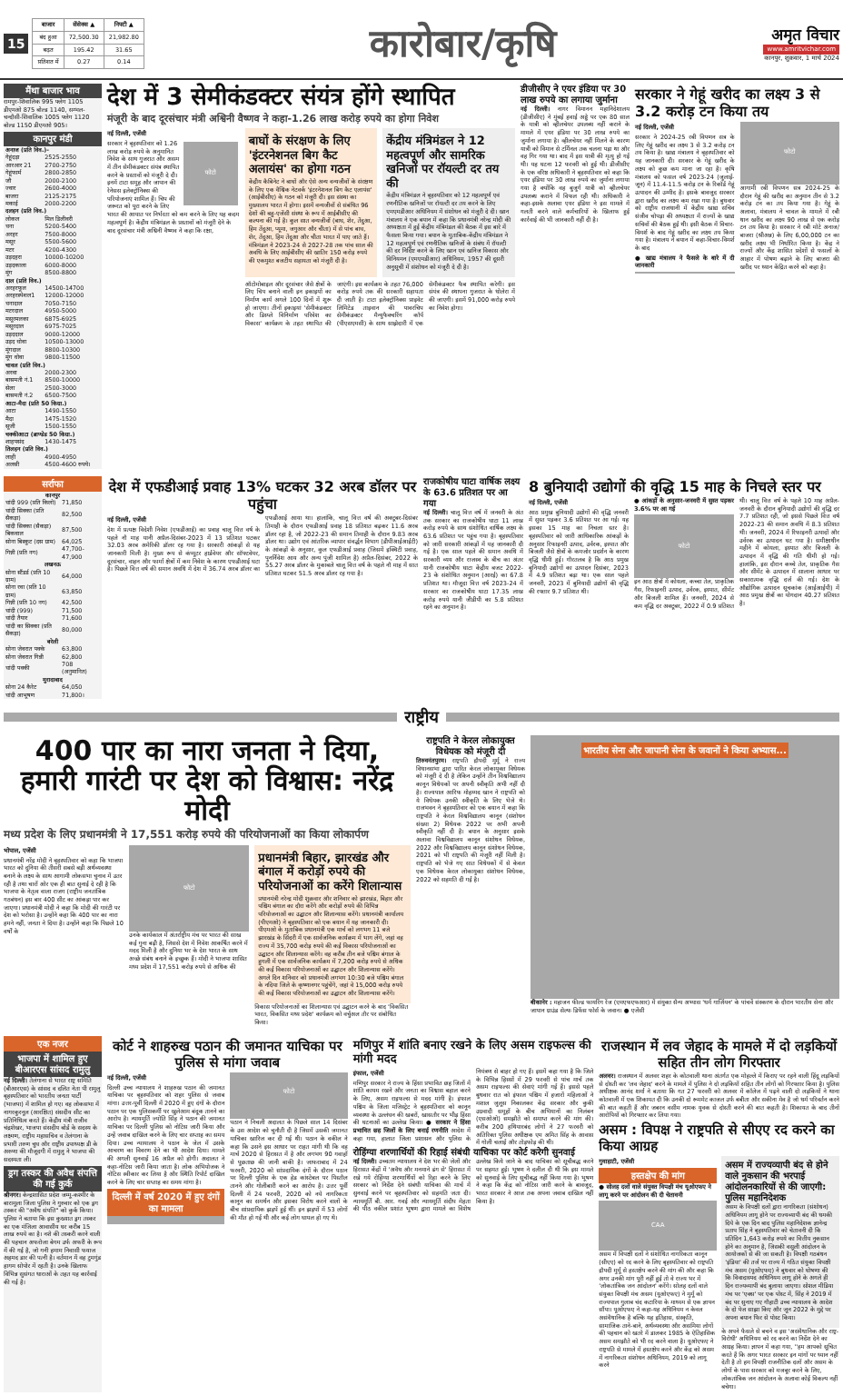15
| बाजार | सेंसेक्स ▲ | निफ्टी ▲ |
| --- | --- | --- |
| बंद हुआ | 72,500.30 | 21,982.80 |
| बढ़त | 195.42 | 31.65 |
| प्रतिशत में | 0.27 | 0.14 |
कारोबार/कृषि
अमृत विचार
www.amritvichar.com
कानपुर, शुक्रवार, 1 मार्च 2024
मैंथा बाजार भाव
रामपुर-शिवालिक 995 फ्लेग 1105 डीएमओ 875 बोल्ड 1140, सम्भल-चन्दौसी-शिवालिक 1005 फ्लेग 1120 बोल्ड 1150 डीएमओ 905।
कानपुर मंडी
| अनाज (प्रति विव.)- | |
| गेहूंदड़ा | 2525-2550 |
| आरआर 21 | 2700-2750 |
| गेहूंफार्म | 2800-2850 |
| जौ | 2000-2100 |
| ज्वार | 2600-4000 |
| बाजरा | 2125-2175 |
| मकाई | 2000-2200 |
| दलहन (प्रति विव.) | |
| लोकल | मिल डिलीवरी |
| चना | 5200-5400 |
| अरहर | 7500-8000 |
| मसूर | 5500-5600 |
| मटर | 4200-4300 |
| उड़दहरा | 10000-10200 |
| उड़दकाला | 6000-8000 |
| मूंग | 8500-8800 |
| दाल (प्रति विव.) | |
| अरहरफूल | 14500-14700 |
| अरहरस्पेशल1 | 12000-12000 |
| चनादाल | 7050-7150 |
| मटरदाल | 4950-5000 |
| मसूरमलका | 6875-6925 |
| मसूरदाल | 6975-7025 |
| उड़ददाल | 9000-12000 |
| उड़द धोवा | 10500-13000 |
| मूंगदाल | 8800-10300 |
| मूंग धोवा | 9800-11500 |
| चावल (प्रति विव.) | |
| अरवा | 2000-2300 |
| बासमती नं.1 | 8500-10000 |
| सेला | 2500-3000 |
| बासमती नं.2 | 6500-7500 |
| आटा-मैदा (प्रति 50 किग्रा.) | |
| आटा | 1490-1550 |
| मैदा | 1475-1520 |
| सूजी | 1500-1550 |
| चक्कीआटा (ब्राण्डेड 50 किग्रा.) | |
| शाहपसंद | 1430-1475 |
| तिलहन (प्रति विव.) | |
| लाही | 4900-4950 |
| अलसी | 4500-4600 रुपये। |
देश में 3 सेमीकंडक्टर संयंत्र होंगे स्थापित
मंजूरी के बाद दूरसंचार मंत्री अश्विनी वैष्णव ने कहा-1.26 लाख करोड़ रुपये का होगा निवेश
नई दिल्ली, एजेंसी
फोटो
सरकार ने बृहस्पतिवार को 1.26 लाख करोड़ रुपये के अनुमानित निवेश के साथ गुजरात और असम में तीन सेमीकंडक्टर संयंत्र स्थापित करने के प्रस्तावों को मंजूरी दे दी। इनमें टाटा समूह और जापान की रेनेसस इलेक्ट्रॉनिक्स की परियोजनाएं शामिल हैं। चिप की जरूरत को पूरा करने के लिए भारत की आयात पर निर्भरता को कम करने के लिए यह कदम महत्वपूर्ण है। केंद्रीय मंत्रिमंडल के प्रस्तावों को मंजूरी देने के बाद दूरसंचार मंत्री अश्विनी वैष्णव ने कहा कि रक्षा,
बाघों के संरक्षण के लिए 'इंटरनेशनल बिग कैट अलायंस' का होगा गठन
केंद्रीय कैबिनेट ने बाघों और ऐसे अन्य वन्यजीवों के संरक्षण के लिए एक वैश्विक नेटवर्क 'इंटरनेशनल बिग कैट एलायंस' (आईबीसीए) के गठन को मंजूरी दी। इस संस्था का मुख्यालय भारत में होगा। इसमें वन्यजीवों से संबंधित 96 देशों की बहु-एजेंसी संस्था के रूप में आईबीसीए की कल्पना की गई है। कुल सात वन्यजीवों (बाघ, शेर, तेंदुआ, हिम तेंदुआ, प्यूमा, जगुआर और चीता) में से पांच बाघ, शेर, तेंदुआ, हिम तेंदुआ और चीता भारत में पाए जाते हैं। मंत्रिमंडल ने 2023-24 से 2027-28 तक पांच साल की अवधि के लिए आईबीसीए की खातिर 150 करोड़ रुपये की एकमुश्त बजटीय सहायता को मंजूरी दी है।
केंद्रीय मंत्रिमंडल ने 12 महत्वपूर्ण और सामरिक खनिजों पर रॉयल्टी दर तय की
केंद्रीय मंत्रिमंडल ने बृहस्पतिवार को 12 महत्वपूर्ण एवं रणनीतिक खनिजों पर रॉयल्टी दर तय करने के लिए एमएमडीआर अधिनियम में संशोधन को मंजूरी दे दी। खान मंत्रालय ने एक बयान में कहा कि प्रधानमंत्री नरेन्द्र मोदी की अध्यक्षता में हुई केंद्रीय मंत्रिमंडल की बैठक में इस बारे में फैसला किया गया। बयान के मुताबिक-केंद्रीय मंत्रिमंडल ने 12 महत्वपूर्ण एवं रणनीतिक खनिजों के संबंध में रॉयल्टी की दर निर्दिष्ट करने के लिए खान एवं खनिज विकास और विनियमन (एमएमडीआर) अधिनियम, 1957 की दूसरी अनुसूची में संशोधन को मंजूरी दे दी है।
ऑटोमोबाइल और दूरसंचार जैसे क्षेत्रों के लिए चिप बनाने वाली इन इकाइयों का निर्माण कार्य अगले 100 दिनों में शुरू हो जाएगा। तीनों इकाइयां 'सेमीकंडक्टर और डिस्प्ले विनिर्माण परिवेश का विकास' कार्यक्रम के तहत स्थापित की जाएंगी। इस कार्यक्रम के तहत 76,000 करोड़ रुपये तक की सरकारी सहायता दी जाती है। टाटा इलेक्ट्रॉनिक्स प्राइवेट लिमिटेड ताइवान की पावरचिप सेमीकंडक्टर मैन्युफैक्चरिंग कॉर्प (पीएसएमसी) के साथ साझेदारी में एक सेमीकंडक्टर फैब स्थापित करेगी। इस संयंत्र की स्थापना गुजरात के धोलेरा में की जाएगी। इसमें 91,000 करोड़ रुपये का निवेश होगा।
डीजीसीए ने एयर इंडिया पर 30 लाख रुपये का लगाया जुर्माना
नई दिल्ली। नागर विमानन महानिदेशालय (डीजीसीए) ने मुंबई हवाई अड्डे पर एक 80 साल के यात्री को व्हीलचेयर उपलब्ध नहीं कराने के मामले में एयर इंडिया पर 30 लाख रुपये का जुर्माना लगाया है। व्हीलचेयर नहीं मिलने के कारण यात्री को विमान से टर्मिनल तक चलना पड़ा था और वह गिर गया था। बाद में इस यात्री की मृत्यु हो गई थी। यह घटना 12 फरवरी को हुई थी। डीजीसीए के एक वरिष्ठ अधिकारी ने बृहस्पतिवार को कहा कि एयर इंडिया पर 30 लाख रुपये का जुर्माना लगाया गया है क्योंकि वह बुजुर्ग यात्री को व्हीलचेयर उपलब्ध कराने में विफल रही थी। अधिकारी ने कहा-इसके अलावा एयर इंडिया ने इस मामले में गलती करने वाले कर्मचारियों के खिलाफ हुई कार्रवाई की भी जानकारी नहीं दी है।
सरकार ने गेहूं खरीद का लक्ष्य 3 से 3.2 करोड़ टन किया तय
नई दिल्ली, एजेंसी
सरकार ने 2024-25 रबी विपणन सत्र के लिए गेहूं खरीद का लक्ष्य 3 से 3.2 करोड़ टन तय किया है। खाद्य मंत्रालय ने बृहस्पतिवार को यह जानकारी दी। सरकार के गेहूं खरीद के लक्ष्य को कुछ कम माना जा रहा है। कृषि मंत्रालय को फसल वर्ष 2023-24 (जुलाई-जून) में 11.4-11.5 करोड़ टन के रिकॉर्ड गेहूं उत्पादन की उम्मीद है। इसके बावजूद सरकार द्वारा खरीद का लक्ष्य कम रखा गया है। बुधवार को राष्ट्रीय राजधानी में केंद्रीय खाद्य सचिव संजीव चोपड़ा की अध्यक्षता में राज्यों के खाद्य सचिवों की बैठक हुई थी। इसी बैठक में विचार-विमर्श के बाद गेहूं खरीद का लक्ष्य तय किया गया है। मंत्रालय ने बयान में कहा-विचार-विमर्श के बाद
● खाद्य मंत्रालय ने फैसले के बारे में दी जानकारी
फोटो
आगामी रबी विपणन सत्र 2024-25 के दौरान गेहूं की खरीद का अनुमान तीन से 3.2 करोड़ टन का तय किया गया है। गेहूं के अलावा, मंत्रालय ने चावल के मामले में रबी धान खरीद का लक्ष्य 90 लाख से एक करोड़ टन तय किया है। सरकार ने रबी मोटे अनाज/बाजरा (श्रीअन्न) के लिए 6,00,000 टन का खरीद लक्ष्य भी निर्धारित किया है। केंद्र ने राज्यों और केंद्र शासित प्रदेशों से फसलों के आहार में पोषण बढ़ाने के लिए बाजरा की खरीद पर ध्यान केंद्रित करने को कहा है।
सर्राफा
| कानपुर | |
| चांदी 999 (प्रति किलो) | 71,850 |
| चांदी सिक्का (प्रति सैकड़ा) | 82,500 |
| चांदी सिक्का (सैकड़ा) बिकवाल | 87,500 |
| सोना बिस्कुट (दस ग्राम) | 64,025 |
| गिन्नी (प्रति नग) | 47,700-47,900 |
| लखनऊ | |
| सोना स्टैंडर्ड (प्रति 10 ग्राम) | 64,000 |
| सोना रवा (प्रति 10 ग्राम) | 63,850 |
| गिन्नी (प्रति 10 नग) | 42,500 |
| चांदी (999) | 71,500 |
| चांदी तैयार | 71,600 |
| चांदी का सिक्का (प्रति सैकड़ा) | 80,000 |
| बरेली | |
| सोना जेवरात पक्के | 63,800 |
| सोना जेवरात गिन्नी | 62,800 |
| चांदी पक्की | 708 (अनुमानित) |
| मुरादाबाद | |
| सोना 24 कैरेट | 64,050 |
| चांदी आभूषण | 71,800। |
देश में एफडीआई प्रवाह 13% घटकर 32 अरब डॉलर पर पहुंचा
नई दिल्ली, एजेंसी
देश में प्रत्यक्ष विदेशी निवेश (एफडीआई) का प्रवाह चालू वित्त वर्ष के पहले नौ माह यानी अप्रैल-दिसंबर-2023 में 13 प्रतिशत घटकर 32.03 अरब अमेरिकी डॉलर रह गया है। सरकारी आंकड़ों से यह जानकारी मिली है। मुख्य रूप से कंप्यूटर हार्डवेयर और सॉफ्टवेयर, दूरसंचार, वाहन और फार्मा क्षेत्रों में कम निवेश के कारण एफडीआई घटा है। पिछले वित्त वर्ष की समान अवधि में देश में 36.74 अरब डॉलर का एफडीआई आया था। हालांकि, चालू वित्त वर्ष की अक्टूबर-दिसंबर तिमाही के दौरान एफडीआई प्रवाह 18 प्रतिशत बढ़कर 11.6 अरब डॉलर रहा है, जो 2022-23 की समान तिमाही के दौरान 9.83 अरब डॉलर था। उद्योग एवं आंतरिक व्यापार संवर्द्धन विभाग (डीपीआईआईटी) के आंकड़ों के अनुसार, कुल एफडीआई प्रवाह (जिसमें इक्विटी प्रवाह, पुनर्निवेश आय और अन्य पूंजी शामिल है) अप्रैल-दिसंबर, 2022 के 55.27 अरब डॉलर के मुकाबले चालू वित्त वर्ष के पहले नौ माह में सात प्रतिशत घटकर 51.5 अरब डॉलर रह गया है।
राजकोषीय घाटा वार्षिक लक्ष्य के 63.6 प्रतिशत पर आ गया
नई दिल्ली। चालू वित्त वर्ष में जनवरी के अंत तक सरकार का राजकोषीय घाटा 11 लाख करोड़ रुपये के साथ संशोधित वार्षिक लक्ष्य के 63.6 प्रतिशत पर पहुंच गया है। बृहस्पतिवार को जारी सरकारी आंकड़ों में यह जानकारी दी गई है। एक साल पहले की समान अवधि में सरकारी व्यय और राजस्व के बीच का अंतर यानी राजकोषीय घाटा केंद्रीय बजट 2022-23 के संशोधित अनुमान (आरई) का 67.8 प्रतिशत था। मौजूदा वित्त वर्ष 2023-24 में सरकार का राजकोषीय घाटा 17.35 लाख करोड़ रुपये यानी जीडीपी का 5.8 प्रतिशत रहने का अनुमान है।
8 बुनियादी उद्योगों की वृद्धि 15 माह के निचले स्तर पर
नई दिल्ली, एजेंसी
आठ प्रमुख बुनियादी उद्योगों की वृद्धि जनवरी में सुस्त पड़कर 3.6 प्रतिशत पर आ गई। यह इसका 15 माह का निचला स्तर है। बृहस्पतिवार को जारी आधिकारिक आंकड़ों के अनुसार रिफाइनरी उत्पाद, उर्वरक, इस्पात और बिजली जैसे क्षेत्रों के कमजोर प्रदर्शन के कारण वृद्धि धीमी हुई। गौरतलब है कि आठ प्रमुख बुनियादी उद्योगों का उत्पादन दिसंबर, 2023 में 4.9 प्रतिशत बढ़ा था। एक साल पहले जनवरी, 2023 में बुनियादी उद्योगों की वृद्धि की रफ्तार 9.7 प्रतिशत थी।
● आंकड़ों के अनुसार-जनवरी में सुस्त पड़कर 3.6% पर आ गई
फोटो
इन आठ क्षेत्रों में कोयला, कच्चा तेल, प्राकृतिक गैस, रिफाइनरी उत्पाद, उर्वरक, इस्पात, सीमेंट और बिजली शामिल हैं। जनवरी, 2024 से कम वृद्धि दर अक्टूबर, 2022 में 0.9 प्रतिशत थी। चालू वित्त वर्ष के पहले 10 माह अप्रैल-जनवरी के दौरान बुनियादी उद्योगों की वृद्धि दर 7.7 प्रतिशत रही, जो इससे पिछले वित्त वर्ष 2022-23 की समान अवधि में 8.3 प्रतिशत थी। जनवरी, 2024 में रिफाइनरी उत्पादों और उर्वरक का उत्पादन घट गया है। समीक्षाधीन महीने में कोयला, इस्पात और बिजली के उत्पादन में वृद्धि की गति धीमी हो गई। हालांकि, इस दौरान कच्चे तेल, प्राकृतिक गैस और सीमेंट के उत्पादन में सालाना आधार पर सकारात्मक वृद्धि दर्ज की गई। देश के औद्योगिक उत्पादन सूचकांक (आईआईपी) में आठ प्रमुख क्षेत्रों का योगदान 40.27 प्रतिशत है।
राष्ट्रीय
400 पार का नारा जनता ने दिया, हमारी गारंटी पर देश को विश्वास: नरेंद्र मोदी
मध्य प्रदेश के लिए प्रधानमंत्री ने 17,551 करोड़ रुपये की परियोजनाओं का किया लोकार्पण
भोपाल, एजेंसी
प्रधानमंत्री नरेंद्र मोदी ने बृहस्पतिवार को कहा कि भाजपा भारत को दुनिया की तीसरी सबसे बड़ी अर्थव्यवस्था बनाने के लक्ष्य के साथ आगामी लोकसभा चुनाव में उतर रही है तथा चारों ओर एक ही बात सुनाई दे रही है कि भाजपा के नेतृत्व वाला राजग (राष्ट्रीय जनतांत्रिक गठबंधन) इस बार 400 सीट का आंकड़ा पार कर जाएगा। प्रधानमंत्री मोदी ने कहा कि मोदी की गारंटी पर देश को भरोसा है। उन्होंने कहा कि 400 पार का नारा हमने नहीं, जनता ने दिया है। उन्होंने कहा कि पिछले 10 वर्षों के
फोटो
उनके कार्यकाल में अंतर्राष्ट्रीय मंच पर भारत की साख कई गुना बढ़ी है, जिससे देश में निवेश आकर्षित करने में मदद मिली है और दुनिया भर के देश भारत के साथ अच्छे संबंध बनाने के इच्छुक हैं। मोदी ने भाजपा शासित मध्य प्रदेश में 17,551 करोड़ रुपये से अधिक की
प्रधानमंत्री बिहार, झारखंड और बंगाल में करोड़ों रुपये की परियोजनाओं का करेंगे शिलान्यास
प्रधानमंत्री नरेन्द्र मोदी शुक्रवार और शनिवार को झारखंड, बिहार और पश्चिम बंगाल का दौरा करेंगे और करोड़ों रुपये की विभिन्न परियोजनाओं का उद्घाटन और शिलान्यास करेंगे। प्रधानमंत्री कार्यालय (पीएमओ) ने बृहस्पतिवार को एक बयान में यह जानकारी दी। पीएमओ के मुताबिक प्रधानमंत्री एक मार्च को लगभग 11 बजे झारखंड के सिंदरी में एक सार्वजनिक कार्यक्रम में भाग लेंगे, जहां वह राज्य में 35,700 करोड़ रुपये की कई विकास परियोजनाओं का उद्घाटन और शिलान्यास करेंगे। वह करीब तीन बजे पश्चिम बंगाल के हुगली में एक सार्वजनिक कार्यक्रम में 7,200 करोड़ रुपये से अधिक की कई विकास परियोजनाओं का उद्घाटन और शिलान्यास करेंगे। अगले दिन शनिवार को प्रधानमंत्री लगभग 10:30 बजे पश्चिम बंगाल के नदिया जिले के कृष्णानगर पहुंचेंगे, जहां वे 15,000 करोड़ रुपये की कई विकास परियोजनाओं का उद्घाटन और शिलान्यास करेंगे।
विकास परियोजनाओं का शिलान्यास एवं उद्घाटन करने के बाद 'विकसित भारत, विकसित मध्य प्रदेश' कार्यक्रम को वर्चुअल तौर पर संबोधित किया।
राष्ट्रपति ने केरल लोकायुक्त विधेयक को मंजूरी दी
तिरुवनंतपुरम। राष्ट्रपति द्रौपदी मुर्मू ने राज्य विधानसभा द्वारा पारित केरल लोकायुक्त विधेयक को मंजूरी दे दी है लेकिन उन्होंने तीन विश्वविद्यालय कानून विधेयकों पर अपनी स्वीकृति अभी नहीं दी है। राज्यपाल आरिफ मोहम्मद खान ने राष्ट्रपति को ये विधेयक उनकी स्वीकृति के लिए भेजे थे। राजभवन ने बृहस्पतिवार को एक बयान में कहा कि राष्ट्रपति ने केरल विश्वविद्यालय कानून (संशोधन संख्या 2) विधेयक 2022 पर अभी अपनी स्वीकृति नहीं दी है। बयान के अनुसार इसके अलावा विश्वविद्यालय कानून संशोधन विधेयक, 2022 और विश्वविद्यालय कानून संशोधन विधेयक, 2021 को भी राष्ट्रपति की मंजूरी नहीं मिली है। राष्ट्रपति को भेजे गए सात विधेयकों में से केवल एक विधेयक केरल लोकायुक्त संशोधन विधेयक, 2022 को सहमति दी गई है।
भारतीय सेना और जापानी सेना के जवानों ने किया अभ्यास...
बीकानेर : महाजन फील्ड फायरिंग रेंज (एमएफएफआर) में संयुक्त सैन्य अभ्यास 'धर्म गार्जियन' के पांचवें संस्करण के दौरान भारतीय सेना और जापान ग्राउंड सेल्फ डिफेंस फोर्स के जवान। ● एजेंसी
एक नजर
भाजपा में शामिल हुए बीआरएस सांसद रामुलु
नई दिल्ली। तेलंगाना से भारत राष्ट्र समिति (बीआरएस) के सांसद व दलित नेता पी रामुलु बृहस्पतिवार को भारतीय जनता पार्टी (भाजपा) में शामिल हो गए। वह लोकसभा में नागरकुरनूल (आरक्षित) संसदीय सीट का प्रतिनिधित्व करते हैं। केंद्रीय मंत्री राजीव चंद्रशेखर, भाजपा संसदीय बोर्ड के सदस्य के लक्ष्मण, राष्ट्रीय महासचिव व तेलंगाना के प्रभारी तरुण चुघ और राष्ट्रीय उपाध्यक्ष डी के अरुणा की मौजूदगी में रामुलु ने भाजपा की सदस्यता ली।
ड्रग तस्कर की अवैध संपत्ति की गई कुर्क
श्रीनगर। केन्द्रशासित प्रदेश जम्मू-कश्मीर के बारामूला जिला पुलिस ने गुरुवार को एक ड्रग तस्कर की "अवैध संपत्ति" को कुर्क किया। पुलिस ने बताया कि इस कुख्यात ड्रग तस्कर का एक मंजिला आवासीय घर करीब 15 लाख रुपये का है। नशे की तस्करी करने वाली की पहचान अफरोजा बेगम उर्फ अफरी के रूप में की गई है, जो गनी हमाम निवासी फयाज अहमद डार की पत्नी है। वर्तमान में वह टुमगुंड हागम सोपोर में रहती है। उनके खिलाफ विभिन्न सुसंगत धाराओं के तहत यह कार्रवाई की गई है।
कोर्ट ने शाहरुख पठान की जमानत याचिका पर पुलिस से मांगा जवाब
नई दिल्ली, एजेंसी
दिल्ली उच्च न्यायालय ने शाहरुख पठान की जमानत याचिका पर बृहस्पतिवार को शहर पुलिस से जवाब मांगा। उत्तर-पूर्वी दिल्ली में 2020 में हुए दंगों के दौरान पठान पर एक पुलिसकर्मी पर खुलेआम बंदूक तानने का आरोप है। न्यायमूर्ति ज्योति सिंह ने पठान की जमानत याचिका पर दिल्ली पुलिस को नोटिस जारी किया और उन्हें जवाब दाखिल करने के लिए चार सप्ताह का समय दिया। उच्च न्यायालय ने पठान के जेल में उसके आचरण का विवरण देने का भी आदेश दिया। मामले की अगली सुनवाई 16 अप्रैल को होगी। अदालत ने कहा-नोटिस जारी किया जाता है। लोक अभियोजक ने नोटिस स्वीकार कर लिया है और स्थिति रिपोर्ट दाखिल करने के लिए चार सप्ताह का समय मांगा है।
दिल्ली में वर्ष 2020 में हुए दंगों का मामला
फोटो
पठान ने निचली अदालत के पिछले साल 14 दिसंबर के उस आदेश को चुनौती दी है जिसमें उसकी जमानत याचिका खारिज कर दी गई थी। पठान के वकील ने कहा कि उसने इस आधार पर राहत मांगी थी कि वह मार्च 2020 से हिरासत में है और लगभग 90 गवाहों से पूछताछ की जानी बाकी है। जाफराबाद में 24 फरवरी, 2020 को सांप्रदायिक दंगों के दौरान पठान पर दिल्ली पुलिस के एक हेड कांस्टेबल पर पिस्तौल तानने और गोलीबारी करने का आरोप है। उत्तर पूर्वी दिल्ली में 24 फरवरी, 2020 को नये नागरिकता कानून का समर्थन और इसका विरोध करने वालों के बीच सांप्रदायिक झड़पें हुई थीं। इन झड़पों में 53 लोगों की मौत हो गई थी और कई लोग घायल हो गए थे।
मणिपुर में शांति बनाए रखने के लिए असम राइफल्स की मांगी मदद
इंफाल, एजेंसी
मणिपुर सरकार ने राज्य के हिंसा प्रभावित छह जिलों में शांति कायम रखने और जनता का विश्वास बहाल करने के लिए, असम राइफल्स से मदद मांगी है। इंफाल पश्चिम के जिला मजिस्ट्रेट ने बृहस्पतिवार को कानून व्यवस्था के उल्लंघन की खबरों, खासतौर पर भीड़ हिंसा की घटनाओं का उल्लेख किया। ● सरकार ने हिंसा प्रभावित छह जिलों के लिए बनाई रणनीति आदेश में कहा गया, हालात जिला प्रशासन और पुलिस के नियंत्रण से बाहर हो गए हैं। इसमें कहा गया है कि जिले के विभिन्न हिस्सों में 29 फरवरी से पांच मार्च तक असम राइफल्स की सेवाएं मांगी गई हैं। इससे पहले बुधवार रात को इंफाल पश्चिम में हजारों महिलाओं ने मशाल जुलूस निकालकर केंद्र सरकार और कुकी उग्रवादी समूहों के बीच अभियानों का निलंबन (एसओओ) समझौते को समाप्त करने की मांग की। करीब 200 हथियारबंद लोगों ने 27 फरवरी को अतिरिक्त पुलिस अधीक्षक एम अमित सिंह के आवास में गोली चलाई और तोड़फोड़ की थी।
रोहिंग्या शरणार्थियों की रिहाई संबंधी याचिका पर कोर्ट करेगी सुनवाई
नई दिल्ली। उच्चतम न्यायालय ने देश भर की जेलों और हिरासत केंद्रों में 'अवैध और मनमाने ढंग से' हिरासत में रखे गये रोहिंग्या शरणार्थियों को रिहा करने के लिए सरकार को निर्देश देने संबंधी याचिका की मार्च में सुनवाई करने पर बृहस्पतिवार को सहमति जता दी। न्यायमूर्ति बी. आर. गवई और न्यायमूर्ति संदीप मेहता की पीठ वकील प्रशांत भूषण द्वारा मामले का विशेष उल्लेख किये जाने के बाद याचिका को सूचीबद्ध करने पर सहमत हुई। भूषण ने दलील दी थी कि इस मामले को सुनवाई के लिए सूचीबद्ध नहीं किया गया है। भूषण ने कहा कि केंद्र को नोटिस जारी करने के बावजूद, भारत सरकार ने आज तक अपना जवाब दाखिल नहीं किया है।
राजस्थान में लव जेहाद के मामले में दो लड़कियों सहित तीन लोग गिरफ्तार
अलवर। राजस्थान में अलवर शहर के कोतवाली थाना अंतर्गत एक मोहल्ले में किराए पर रहने वाली हिंदू लड़कियों से दोस्ती कर 'लव जेहाद' करने के मामले में पुलिस ने दो लड़कियों सहित तीन लोगों को गिरफ्तार किया है। पुलिस अधीक्षक आनंद शर्मा ने बताया कि गत 27 फरवरी को अलवर में कॉलेज में पढ़ने वाली दो लड़कियों ने थाना कोतवाली में एक शिकायत दी कि उनकी दो रूममेट काजल उर्फ बबीता और सकीना मेव है जो धर्म परिवर्तन करने की बात कहती हैं और जबरन वसीम नामक युवक से दोस्ती करने की बात कहती है। शिकायत के बाद तीनों आरोपियों को गिरफ्तार कर लिया गया।
असम : विपक्ष ने राष्ट्रपति से सीएए रद करने का किया आग्रह
गुवाहाटी, एजेंसी
हस्तक्षेप की मांग
● सोलह दलों वाले संयुक्त विपक्षी मंच यूओएफए ने लागू करने पर आंदोलन की दी चेतावनी
CAA
असम में विपक्षी दलों ने संशोधित नागरिकता कानून (सीएए) को रद करने के लिए बृहस्पतिवार को राष्ट्रपति द्रौपदी मुर्मू से हस्तक्षेप करने की मांग की और कहा कि अगर उनकी मांग पूरी नहीं हुई तो वे राज्य भर में 'लोकतांत्रिक जन आंदोलन' करेंगे। सोलह दलों वाले संयुक्त विपक्षी मंच असम (यूओएफए) ने मुर्मू को राज्यपाल गुलाब चंद कटारिया के माध्यम से एक ज्ञापन सौंपा। यूओएफए ने कहा-यह अधिनियम न केवल असंवैधानिक है बल्कि यह इतिहास, संस्कृति, सामाजिक ताने-बाने, अर्थव्यवस्था और असमिया लोगों की पहचान को खतरे में डालकर 1985 के ऐतिहासिक असम समझौते को भी रद करने वाला है। यूओएफए ने राष्ट्रपति से मामले में हस्तक्षेप करने और केंद्र को असम में नागरिकता संशोधन अधिनियम, 2019 को लागू करने
असम में राज्यव्यापी बंद से होने वाले नुकसान की भरपाई आंदोलनकारियों से की जाएगी: पुलिस महानिदेशक
असम के विपक्षी दलों द्वारा नागरिकता (संशोधन) अधिनियम लागू होने पर राज्यव्यापी बंद की धमकी दिये के एक दिन बाद पुलिस महानिदेशक ज्ञानेन्द्र प्रताप सिंह ने बृहस्पतिवार को चेतावनी दी कि प्रतिदिन 1,643 करोड़ रुपये का वित्तीय नुकसान होने का अनुमान है, जिसकी वसूली आंदोलन के आयोजकों से की जा सकती है। विपक्षी गठबंधन 'इंडिया' की तर्ज पर राज्य में गठित संयुक्त विपक्षी मंच असम (यूओएफए) ने बुधवार को घोषणा की कि विवादास्पद अधिनियम लागू होने के अगले ही दिन राज्यव्यापी बंद बुलाया जाएगा। सोशल मीडिया मंच पर 'एक्स' पर एक पोस्ट में, सिंह ने 2019 में बंद पर सुनाए गए गौहाटी उच्च न्यायालय के आदेश के दो पेज साझा किए और जून 2022 के मुद्दे पर अपना बयान फिर से पोस्ट किया।
के अपने फैसले से बचने व इस 'असंवैधानिक और राष्ट्र-विरोधी' अधिनियम को रद करने का निर्देश देने का आग्रह किया। ज्ञापन में कहा गया, ''हम आपको सूचित करते हैं कि अगर भारत सरकार इन मांगों पर ध्यान नहीं देती है तो हम विपक्षी राजनीतिक दलों और असम के लोगों के पास सरकार को मजबूर करने के लिए, लोकतांत्रिक जन आंदोलन के अलावा कोई विकल्प नहीं बचेगा।